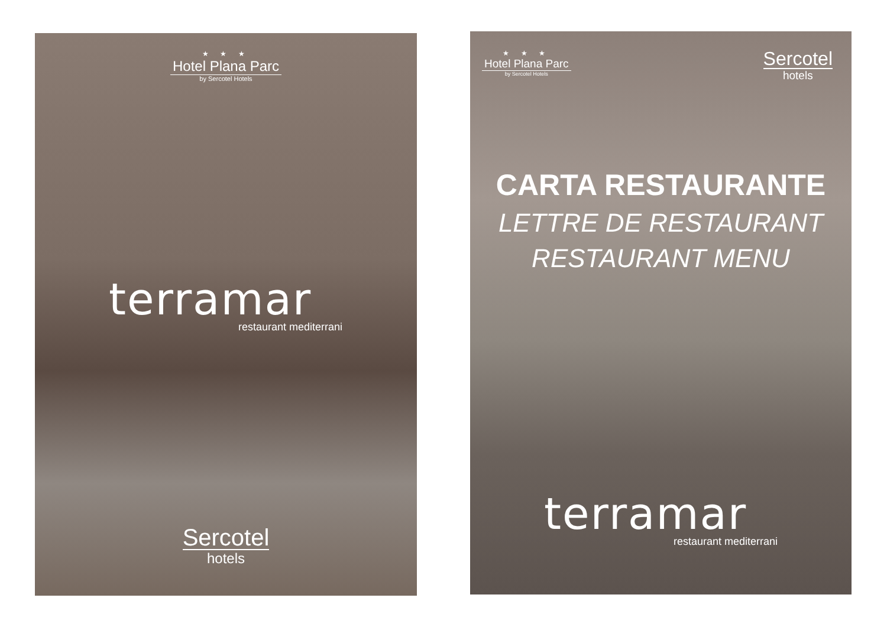★ ★ ★
Hotel Plana Parc
by Sercotel Hotels
terramar
restaurant mediterrani
Sercotel
hotels
★ ★ ★
Hotel Plana Parc
by Sercotel Hotels
Sercotel
hotels
CARTA RESTAURANTE
LETTRE DE RESTAURANT
RESTAURANT MENU
terramar
restaurant mediterrani